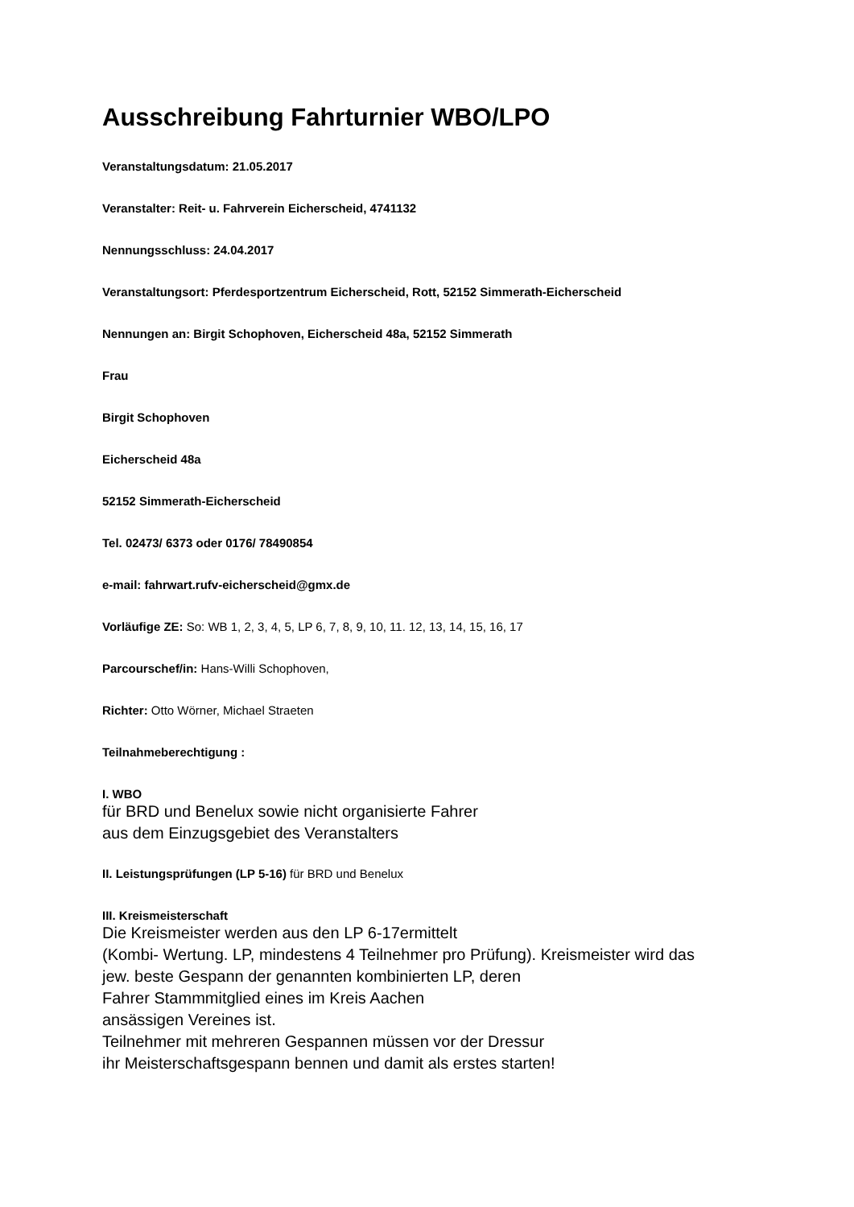Ausschreibung Fahrturnier WBO/LPO
Veranstaltungsdatum: 21.05.2017
Veranstalter: Reit- u. Fahrverein Eicherscheid, 4741132
Nennungsschluss: 24.04.2017
Veranstaltungsort: Pferdesportzentrum Eicherscheid, Rott, 52152 Simmerath-Eicherscheid
Nennungen an: Birgit Schophoven, Eicherscheid 48a, 52152 Simmerath
Frau
Birgit Schophoven
Eicherscheid 48a
52152 Simmerath-Eicherscheid
Tel. 02473/ 6373 oder 0176/ 78490854
e-mail: fahrwart.rufv-eicherscheid@gmx.de
Vorläufige ZE: So: WB 1, 2, 3, 4, 5, LP 6, 7, 8, 9, 10, 11. 12, 13, 14, 15, 16, 17
Parcourschef/in: Hans-Willi Schophoven,
Richter: Otto Wörner, Michael Straeten
Teilnahmeberechtigung :
I. WBO
für BRD und Benelux sowie nicht organisierte Fahrer
aus dem Einzugsgebiet des Veranstalters
II. Leistungsprüfungen (LP 5-16) für BRD und Benelux
III. Kreismeisterschaft
Die Kreismeister werden aus den LP 6-17ermittelt
(Kombi- Wertung. LP, mindestens 4 Teilnehmer pro Prüfung). Kreismeister wird das
jew. beste Gespann der genannten kombinierten LP, deren
Fahrer Stammmitglied eines im Kreis Aachen
ansässigen Vereines ist.
Teilnehmer mit mehreren Gespannen müssen vor der Dressur
ihr Meisterschaftsgespann bennen und damit als erstes starten!